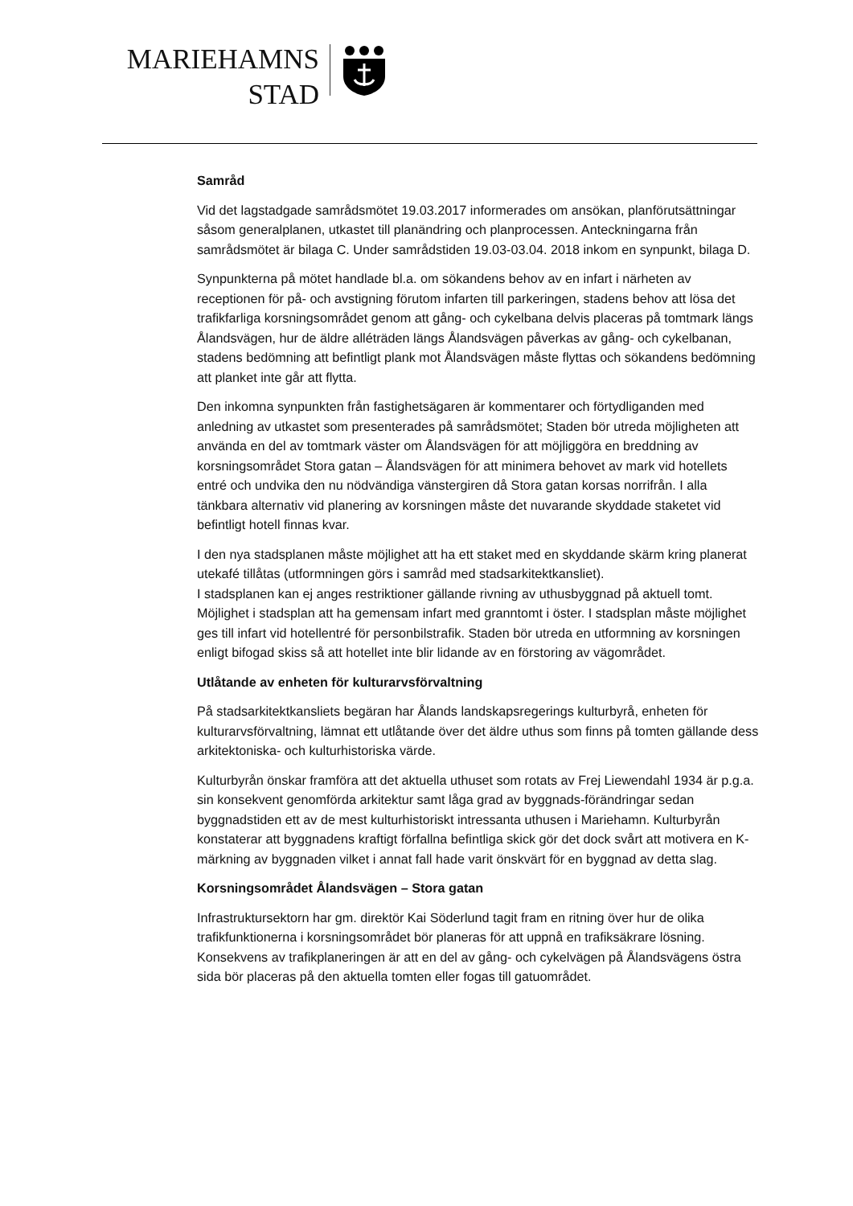MARIEHAMNS
STAD
Samråd
Vid det lagstadgade samrådsmötet 19.03.2017 informerades om ansökan, planförutsättningar såsom generalplanen, utkastet till planändring och planprocessen. Anteckningarna från samrådsmötet är bilaga C. Under samrådstiden 19.03-03.04. 2018 inkom en synpunkt, bilaga D.
Synpunkterna på mötet handlade bl.a. om sökandens behov av en infart i närheten av receptionen för på- och avstigning förutom infarten till parkeringen, stadens behov att lösa det trafikfarliga korsningsområdet genom att gång- och cykelbana delvis placeras på tomtmark längs Ålandsvägen, hur de äldre alléträden längs Ålandsvägen påverkas av gång- och cykelbanan, stadens bedömning att befintligt plank mot Ålandsvägen måste flyttas och sökandens bedömning att planket inte går att flytta.
Den inkomna synpunkten från fastighetsägaren är kommentarer och förtydliganden med anledning av utkastet som presenterades på samrådsmötet; Staden bör utreda möjligheten att använda en del av tomtmark väster om Ålandsvägen för att möjliggöra en breddning av korsningsområdet Stora gatan – Ålandsvägen för att minimera behovet av mark vid hotellets entré och undvika den nu nödvändiga vänstergiren då Stora gatan korsas norrifrån. I alla tänkbara alternativ vid planering av korsningen måste det nuvarande skyddade staketet vid befintligt hotell finnas kvar.
I den nya stadsplanen måste möjlighet att ha ett staket med en skyddande skärm kring planerat utekafé tillåtas (utformningen görs i samråd med stadsarkitektkansliet).
I stadsplanen kan ej anges restriktioner gällande rivning av uthusbyggnad på aktuell tomt. Möjlighet i stadsplan att ha gemensam infart med granntomt i öster. I stadsplan måste möjlighet ges till infart vid hotellentré för personbilstrafik. Staden bör utreda en utformning av korsningen enligt bifogad skiss så att hotellet inte blir lidande av en förstoring av vägområdet.
Utlåtande av enheten för kulturarvsförvaltning
På stadsarkitektkansliets begäran har Ålands landskapsregerings kulturbyrå, enheten för kulturarvsförvaltning, lämnat ett utlåtande över det äldre uthus som finns på tomten gällande dess arkitektoniska- och kulturhistoriska värde.
Kulturbyrån önskar framföra att det aktuella uthuset som rotats av Frej Liewendahl 1934 är p.g.a. sin konsekvent genomförda arkitektur samt låga grad av byggnads-förändringar sedan byggnadstiden ett av de mest kulturhistoriskt intressanta uthusen i Mariehamn. Kulturbyrån konstaterar att byggnadens kraftigt förfallna befintliga skick gör det dock svårt att motivera en K-märkning av byggnaden vilket i annat fall hade varit önskvärt för en byggnad av detta slag.
Korsningsområdet Ålandsvägen – Stora gatan
Infrastruktursektorn har gm. direktör Kai Söderlund tagit fram en ritning över hur de olika trafikfunktionerna i korsningsområdet bör planeras för att uppnå en trafiksäkrare lösning. Konsekvens av trafikplaneringen är att en del av gång- och cykelvägen på Ålandsvägens östra sida bör placeras på den aktuella tomten eller fogas till gatuområdet.